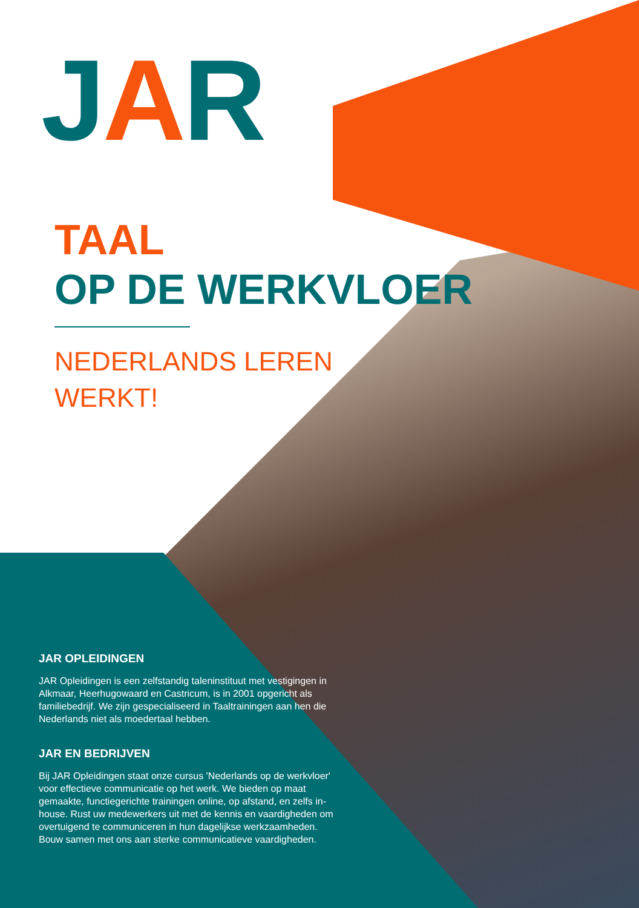JAR
TAAL
OP DE WERKVLOER
NEDERLANDS LEREN
WERKT!
JAR OPLEIDINGEN
JAR Opleidingen is een zelfstandig taleninstituut met vestigingen in Alkmaar, Heerhugowaard en Castricum, is in 2001 opgericht als familiebedrijf. We zijn gespecialiseerd in Taaltrainingen aan hen die Nederlands niet als moedertaal hebben.
JAR EN BEDRIJVEN
Bij JAR Opleidingen staat onze cursus 'Nederlands op de werkvloer' voor effectieve communicatie op het werk. We bieden op maat gemaakte, functiegerichte trainingen online, op afstand, en zelfs in-house. Rust uw medewerkers uit met de kennis en vaardigheden om overtuigend te communiceren in hun dagelijkse werkzaamheden. Bouw samen met ons aan sterke communicatieve vaardigheden.